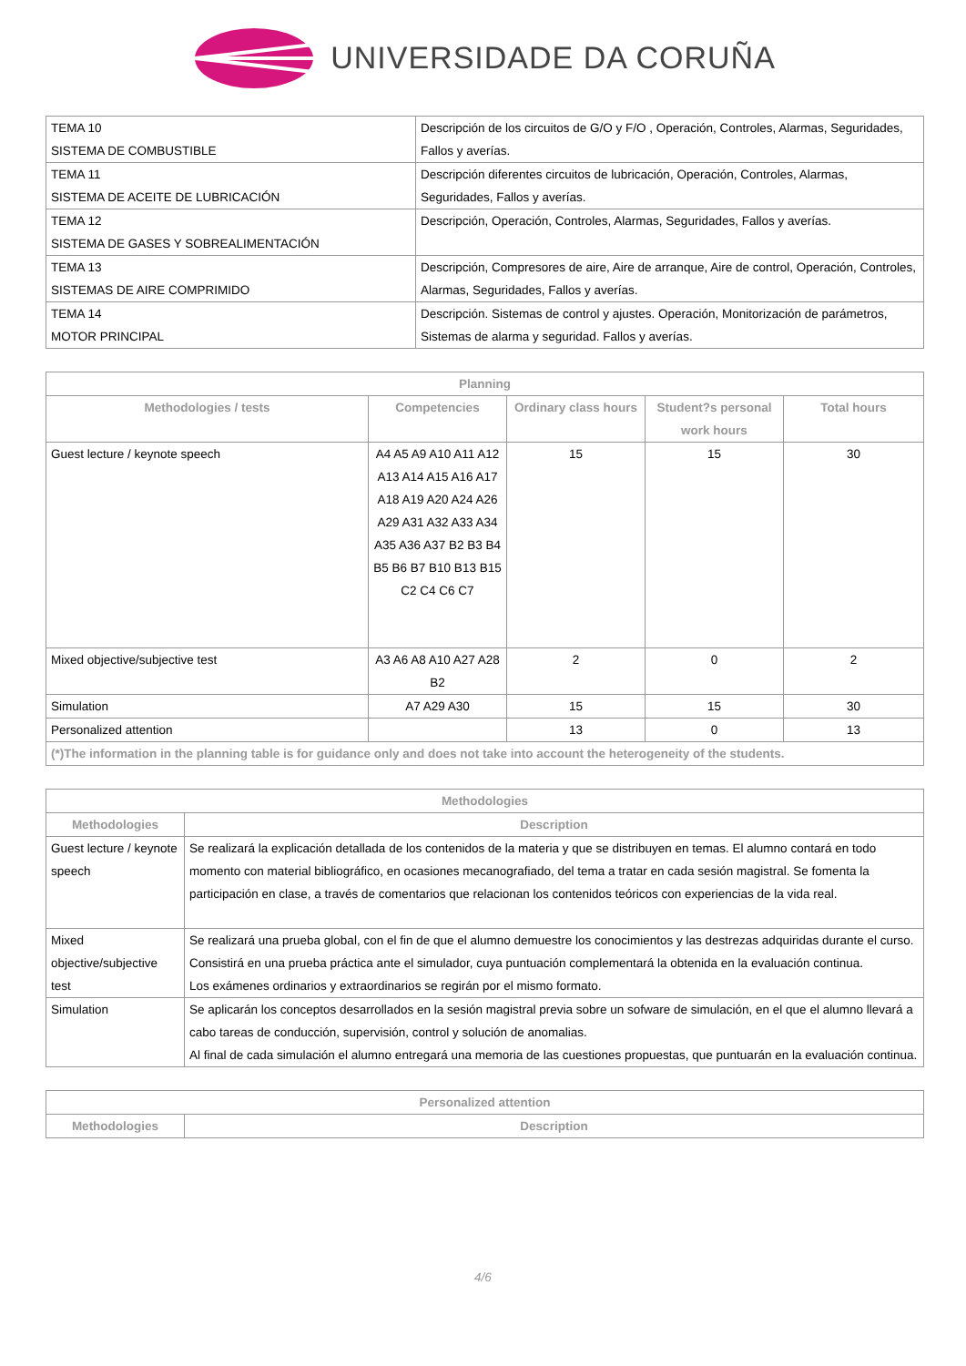UNIVERSIDADE DA CORUÑA
| TEMA 10 SISTEMA DE COMBUSTIBLE | Descripción de los circuitos de G/O y F/O , Operación, Controles, Alarmas, Seguridades, Fallos y averías. |
| TEMA 11 SISTEMA DE ACEITE DE LUBRICACIÓN | Descripción diferentes circuitos de lubricación, Operación, Controles, Alarmas, Seguridades, Fallos y averías. |
| TEMA 12 SISTEMA DE GASES Y SOBREALIMENTACIÓN | Descripción, Operación, Controles, Alarmas, Seguridades, Fallos y averías. |
| TEMA 13 SISTEMAS DE AIRE COMPRIMIDO | Descripción, Compresores de aire, Aire de arranque, Aire de control, Operación, Controles, Alarmas, Seguridades, Fallos y averías. |
| TEMA 14 MOTOR PRINCIPAL | Descripción. Sistemas de control y ajustes. Operación, Monitorización de parámetros, Sistemas de alarma y seguridad. Fallos y averías. |
| Planning | | | | |
| --- | --- | --- | --- | --- |
| Methodologies / tests | Competencies | Ordinary class hours | Student?s personal work hours | Total hours |
| Guest lecture / keynote speech | A4 A5 A9 A10 A11 A12 A13 A14 A15 A16 A17 A18 A19 A20 A24 A26 A29 A31 A32 A33 A34 A35 A36 A37 B2 B3 B4 B5 B6 B7 B10 B13 B15 C2 C4 C6 C7 | 15 | 15 | 30 |
| Mixed objective/subjective test | A3 A6 A8 A10 A27 A28 B2 | 2 | 0 | 2 |
| Simulation | A7 A29 A30 | 15 | 15 | 30 |
| Personalized attention | | 13 | 0 | 13 |
| (*)The information in the planning table is for guidance only and does not take into account the heterogeneity of the students. | | | | |
| Methodologies | |
| --- | --- |
| Methodologies | Description |
| Guest lecture / keynote speech | Se realizará la explicación detallada de los contenidos de la materia y que se distribuyen en temas. El alumno contará en todo momento con material bibliográfico, en ocasiones mecanografiado, del tema a tratar en cada sesión magistral. Se fomenta la participación en clase, a través de comentarios que relacionan los contenidos teóricos con experiencias de la vida real. |
| Mixed objective/subjective test | Se realizará una prueba global, con el fin de que el alumno demuestre los conocimientos y las destrezas adquiridas durante el curso. Consistirá en una prueba práctica ante el simulador, cuya puntuación complementará la obtenida en la evaluación continua. Los exámenes ordinarios y extraordinarios se regirán por el mismo formato. |
| Simulation | Se aplicarán los conceptos desarrollados en la sesión magistral previa sobre un sofware de simulación, en el que el alumno llevará a cabo tareas de conducción, supervisión, control y solución de anomalias. Al final de cada simulación el alumno entregará una memoria de las cuestiones propuestas, que puntuarán en la evaluación continua. |
| Personalized attention | |
| --- | --- |
| Methodologies | Description |
4/6